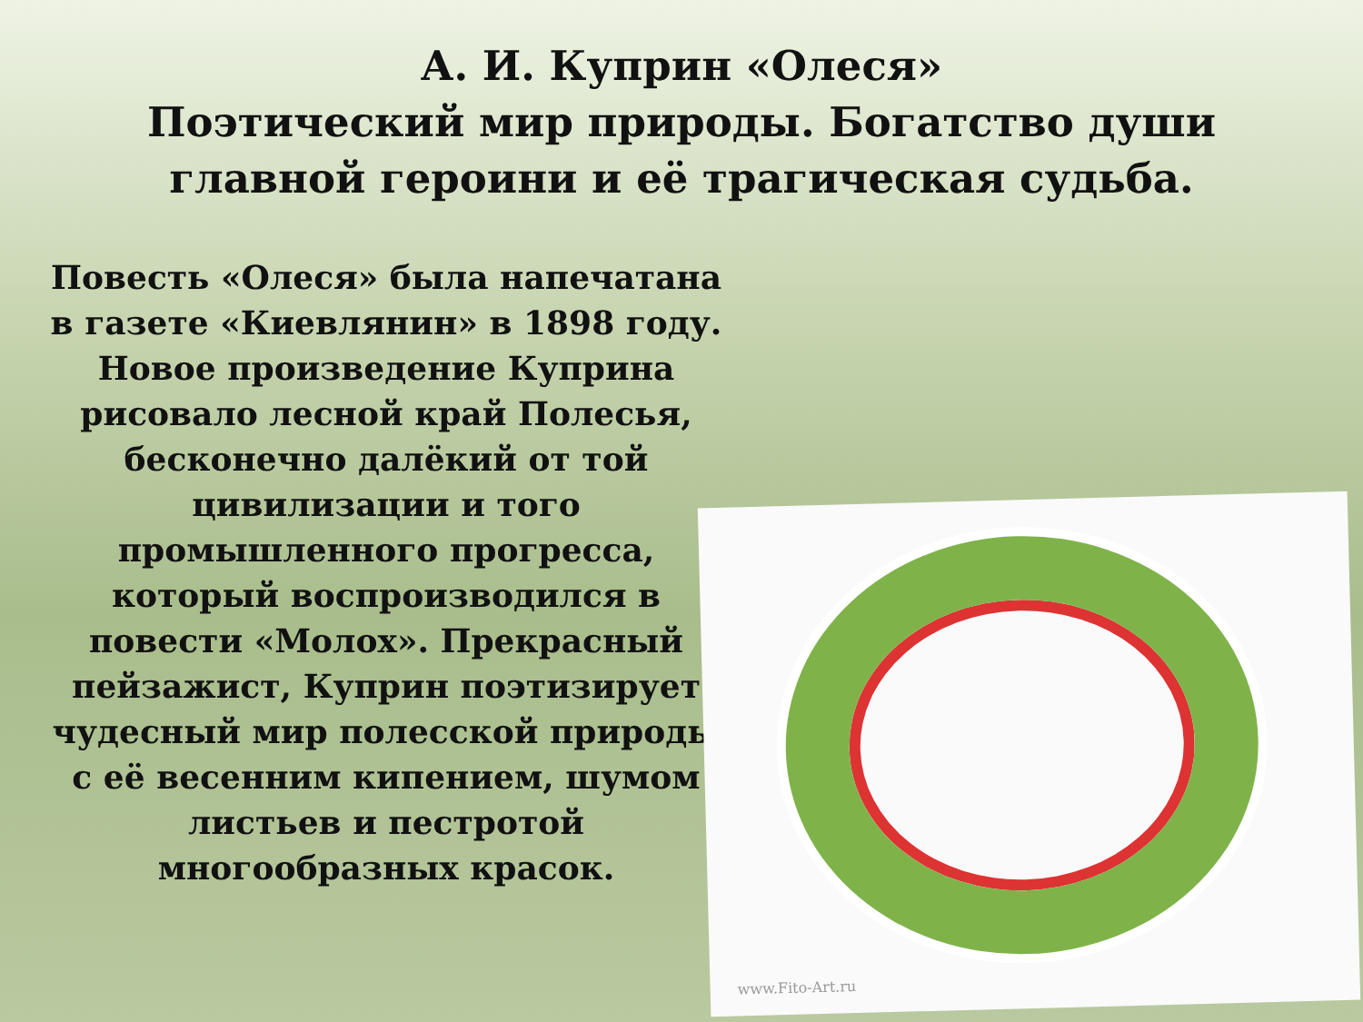А. И. Куприн «Олеся»
Поэтический мир природы. Богатство души главной героини и её трагическая судьба.
Повесть «Олеся» была напечатана в газете «Киевлянин» в 1898 году. Новое произведение Куприна рисовало лесной край Полесья, бесконечно далёкий от той цивилизации и того промышленного прогресса, который воспроизводился в повести «Молох». Прекрасный пейзажист, Куприн поэтизирует чудесный мир полесской природы с её весенним кипением, шумом листьев и пестротой многообразных красок.
www.Fito-Art.ru